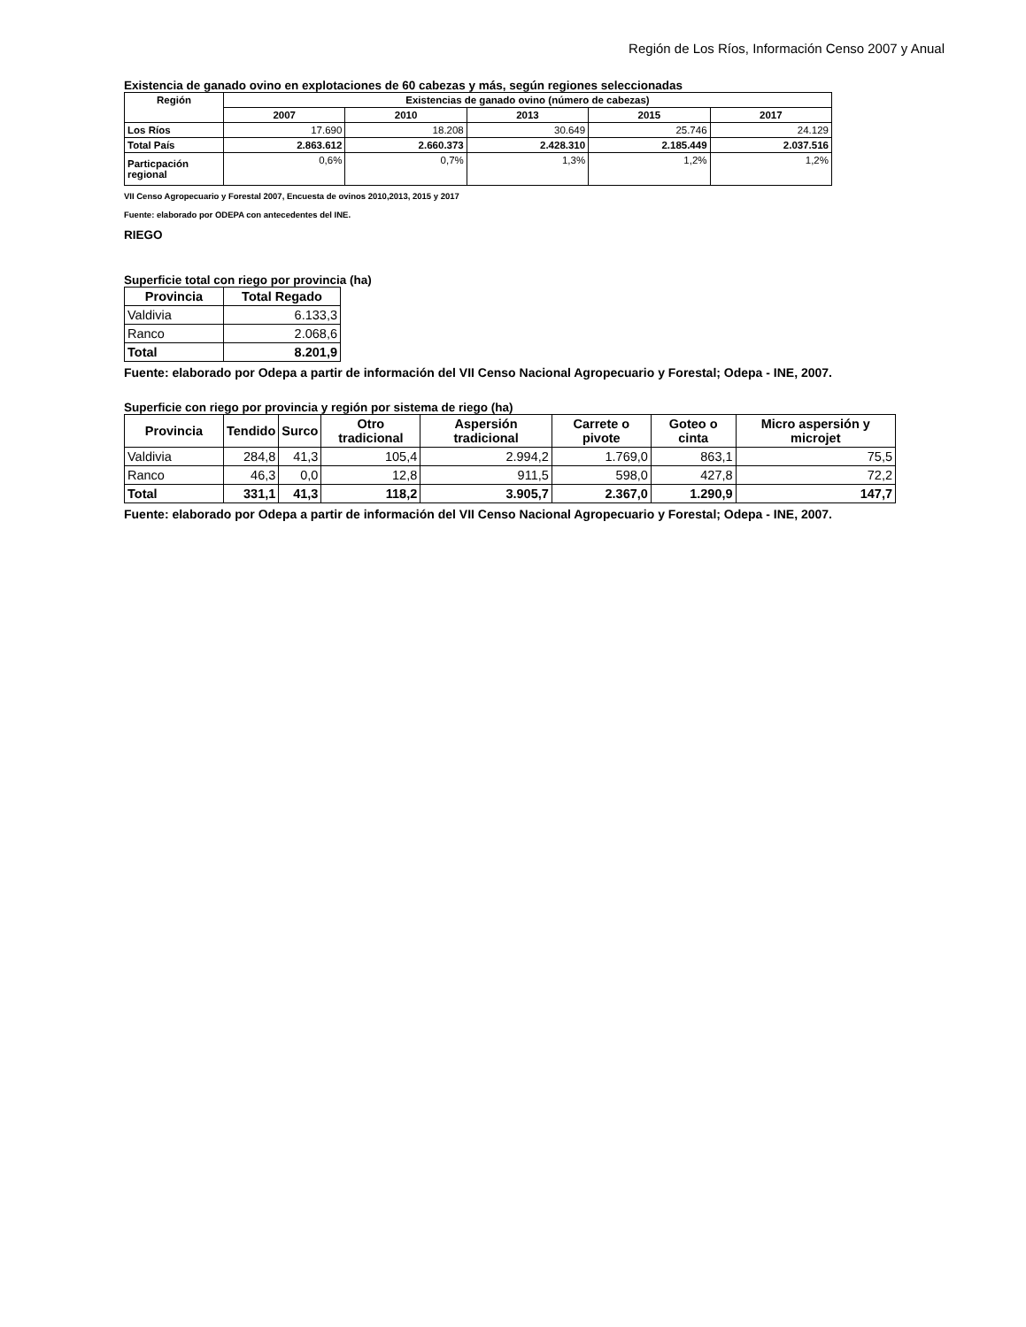Región de Los Ríos, Información Censo 2007 y Anual
Existencia de ganado ovino en explotaciones de 60 cabezas y más, según regiones seleccionadas
| Región | Existencias de ganado ovino (número de cabezas) | | | | |
| --- | --- | --- | --- | --- | --- |
| | 2007 | 2010 | 2013 | 2015 | 2017 |
| Los Ríos | 17.690 | 18.208 | 30.649 | 25.746 | 24.129 |
| Total País | 2.863.612 | 2.660.373 | 2.428.310 | 2.185.449 | 2.037.516 |
| Particpación regional | 0,6% | 0,7% | 1,3% | 1,2% | 1,2% |
VII Censo Agropecuario y Forestal 2007, Encuesta de ovinos 2010,2013, 2015 y 2017
Fuente: elaborado por ODEPA con antecedentes del INE.
RIEGO
Superficie total con riego por provincia (ha)
| Provincia | Total Regado |
| --- | --- |
| Valdivia | 6.133,3 |
| Ranco | 2.068,6 |
| Total | 8.201,9 |
Fuente: elaborado por Odepa a partir de información del VII Censo Nacional Agropecuario y Forestal; Odepa - INE, 2007.
Superficie con riego por provincia y región por sistema de riego (ha)
| Provincia | Tendido | Surco | Otro tradicional | Aspersión tradicional | Carrete o pivote | Goteo o cinta | Micro aspersión y microjet |
| --- | --- | --- | --- | --- | --- | --- | --- |
| Valdivia | 284,8 | 41,3 | 105,4 | 2.994,2 | 1.769,0 | 863,1 | 75,5 |
| Ranco | 46,3 | 0,0 | 12,8 | 911,5 | 598,0 | 427,8 | 72,2 |
| Total | 331,1 | 41,3 | 118,2 | 3.905,7 | 2.367,0 | 1.290,9 | 147,7 |
Fuente: elaborado por Odepa a partir de información del VII Censo Nacional Agropecuario y Forestal; Odepa - INE, 2007.